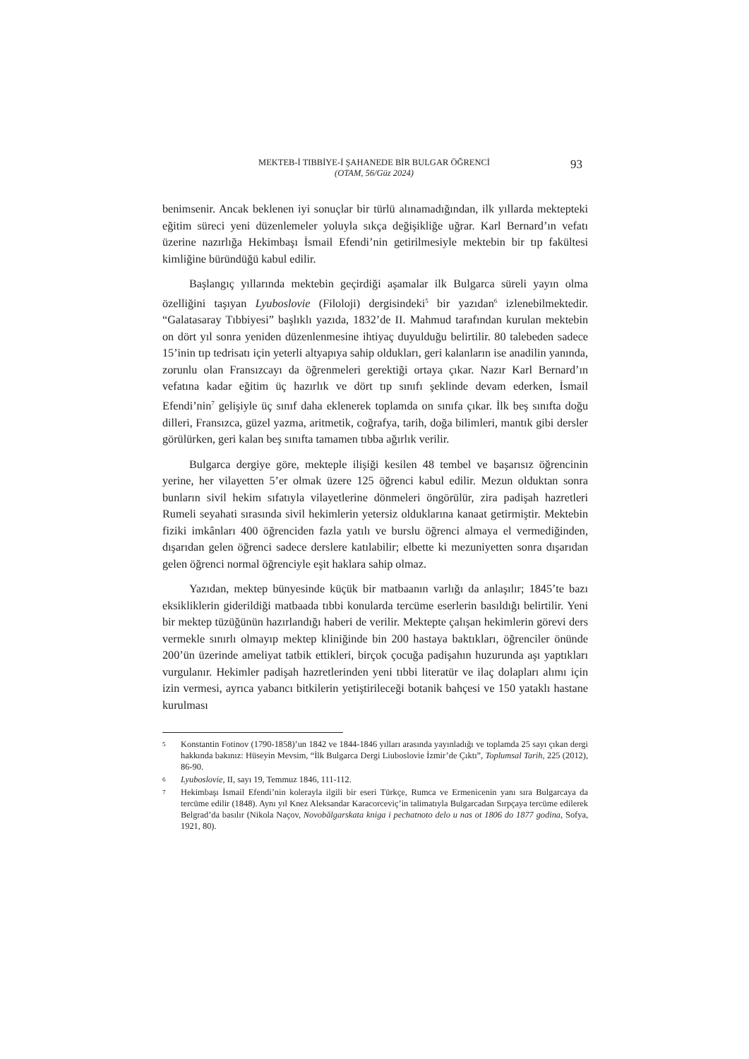MEKTEB-İ TIBBİYE-İ ŞAHANEDE BİR BULGAR ÖĞRENCİ
(OTAM, 56/Güz 2024)
93
benimsenir. Ancak beklenen iyi sonuçlar bir türlü alınamadığından, ilk yıllarda mektepteki eğitim süreci yeni düzenlemeler yoluyla sıkça değişikliğe uğrar. Karl Bernard’ın vefatı üzerine nazırlığa Hekimbaşı İsmail Efendi’nin getirilmesiyle mektebin bir tıp fakültesi kimliğine büründüğü kabul edilir.
Başlangıç yıllarında mektebin geçirdiği aşamalar ilk Bulgarca süreli yayın olma özelliğini taşıyan Lyuboslovie (Filoloji) dergisindeki<sup>5</sup> bir yazıdan<sup>6</sup> izlenebilmektedir. “Galatasaray Tıbbiyesi” başlıklı yazıda, 1832’de II. Mahmud tarafından kurulan mektebin on dört yıl sonra yeniden düzenlenmesine ihtiyaç duyulduğu belirtilir. 80 talebeden sadece 15’inin tıp tedrisatı için yeterli altyapıya sahip oldukları, geri kalanların ise anadilin yanında, zorunlu olan Fransızcayı da öğrenmeleri gerektiği ortaya çıkar. Nazır Karl Bernard’ın vefatına kadar eğitim üç hazırlık ve dört tıp sınıfı şeklinde devam ederken, İsmail Efendi’nin<sup>7</sup> gelişiyle üç sınıf daha eklenerek toplamda on sınıfa çıkar. İlk beş sınıfta doğu dilleri, Fransızca, güzel yazma, aritmetik, coğrafya, tarih, doğa bilimleri, mantık gibi dersler görülürken, geri kalan beş sınıfta tamamen tıbba ağırlık verilir.
Bulgarca dergiye göre, mekteple ilişiği kesilen 48 tembel ve başarısız öğrencinin yerine, her vilayetten 5’er olmak üzere 125 öğrenci kabul edilir. Mezun olduktan sonra bunların sivil hekim sıfatıyla vilayetlerine dönmeleri öngörülür, zira padişah hazretleri Rumeli seyahati sırasında sivil hekimlerin yetersiz olduklarına kanaat getirmiştir. Mektebin fiziki imkânları 400 öğrenciden fazla yatılı ve burslu öğrenci almaya el vermediğinden, dışarıdan gelen öğrenci sadece derslere katılabilir; elbette ki mezuniyetten sonra dışarıdan gelen öğrenci normal öğrenciyle eşit haklara sahip olmaz.
Yazıdan, mektep bünyesinde küçük bir matbaanın varlığı da anlaşılır; 1845’te bazı eksikliklerin giderildiği matbaada tıbbi konularda tercüme eserlerin basıldığı belirtilir. Yeni bir mektep tüzüğünün hazırlandığı haberi de verilir. Mektepte çalışan hekimlerin görevi ders vermekle sınırlı olmayıp mektep kliniğinde bin 200 hastaya baktıkları, öğrenciler önünde 200’ün üzerinde ameliyat tatbik ettikleri, birçok çocuğa padişahın huzurunda aşı yaptıkları vurgulanır. Hekimler padişah hazretlerinden yeni tıbbi literatür ve ilaç dolapları alımı için izin vermesi, ayrıca yabancı bitkilerin yetiştirileceği botanik bahçesi ve 150 yataklı hastane kurulması
5 Konstantin Fotinov (1790-1858)’un 1842 ve 1844-1846 yılları arasında yayınladığı ve toplamda 25 sayı çıkan dergi hakkında bakınız: Hüseyin Mevsim, “İlk Bulgarca Dergi Liuboslovie İzmir’de Çıktı”, Toplumsal Tarih, 225 (2012), 86-90.
6 Lyuboslovie, II, sayı 19, Temmuz 1846, 111-112.
7 Hekimbaşı İsmail Efendi’nin kolerayla ilgili bir eseri Türkçe, Rumca ve Ermenicenin yanı sıra Bulgarcaya da tercüme edilir (1848). Aynı yıl Knez Aleksandar Karacorceviç’in talimatıyla Bulgarcadan Sırpçaya tercüme edilerek Belgrad’da basılır (Nikola Naçov, Novobălgarskata kniga i pechatnoto delo u nas ot 1806 do 1877 godina, Sofya, 1921, 80).